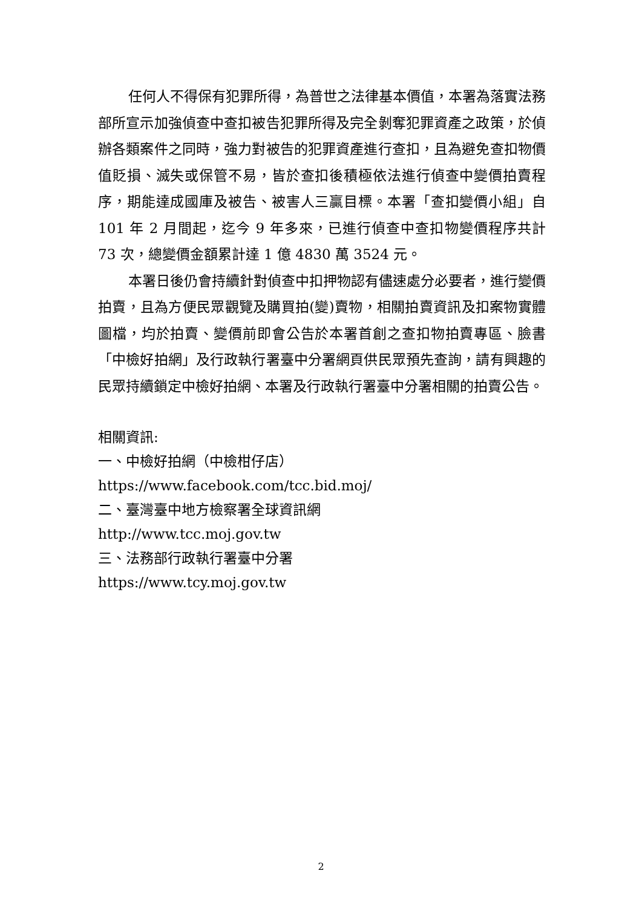任何人不得保有犯罪所得，為普世之法律基本價值，本署為落實法務部所宣示加強偵查中查扣被告犯罪所得及完全剝奪犯罪資產之政策，於偵辦各類案件之同時，強力對被告的犯罪資產進行查扣，且為避免查扣物價值貶損、滅失或保管不易，皆於查扣後積極依法進行偵查中變價拍賣程序，期能達成國庫及被告、被害人三贏目標。本署「查扣變價小組」自 101 年 2 月間起，迄今 9 年多來，已進行偵查中查扣物變價程序共計 73 次，總變價金額累計達 1 億 4830 萬 3524 元。
本署日後仍會持續針對偵查中扣押物認有儘速處分必要者，進行變價拍賣，且為方便民眾觀覽及購買拍(變)賣物，相關拍賣資訊及扣案物實體圖檔，均於拍賣、變價前即會公告於本署首創之查扣物拍賣專區、臉書「中檢好拍網」及行政執行署臺中分署網頁供民眾預先查詢，請有興趣的民眾持續鎖定中檢好拍網、本署及行政執行署臺中分署相關的拍賣公告。
相關資訊:
一、中檢好拍網（中檢柑仔店）
https://www.facebook.com/tcc.bid.moj/
二、臺灣臺中地方檢察署全球資訊網
http://www.tcc.moj.gov.tw
三、法務部行政執行署臺中分署
https://www.tcy.moj.gov.tw
2